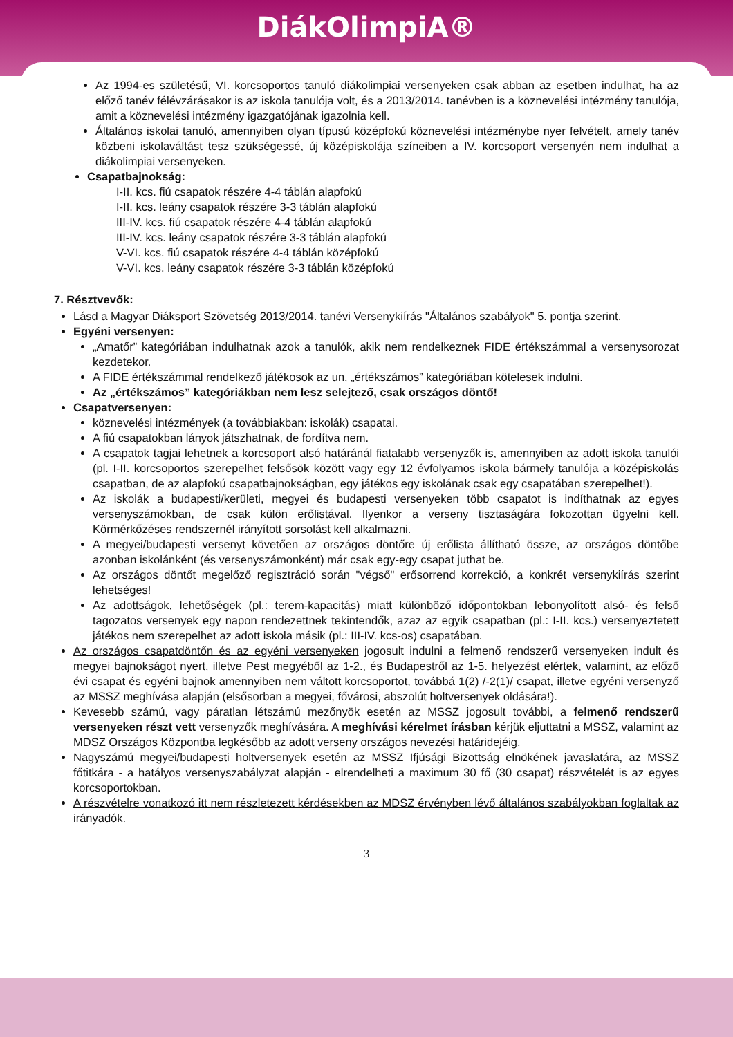DiákOlimpiA®
Az 1994-es születésű, VI. korcsoportos tanuló diákolimpiai versenyeken csak abban az esetben indulhat, ha az előző tanév félévzárásakor is az iskola tanulója volt, és a 2013/2014. tanévben is a köznevelési intézmény tanulója, amit a köznevelési intézmény igazgatójának igazolnia kell.
Általános iskolai tanuló, amennyiben olyan típusú középfokú köznevelési intézménybe nyer felvételt, amely tanév közbeni iskolaváltást tesz szükségessé, új középiskolája színeiben a IV. korcsoport versenyén nem indulhat a diákolimpiai versenyeken.
Csapatbajnokság:
I-II. kcs. fiú csapatok részére 4-4 táblán alapfokú
I-II. kcs. leány csapatok részére 3-3 táblán alapfokú
III-IV. kcs. fiú csapatok részére 4-4 táblán alapfokú
III-IV. kcs. leány csapatok részére 3-3 táblán alapfokú
V-VI. kcs. fiú csapatok részére 4-4 táblán középfokú
V-VI. kcs. leány csapatok részére 3-3 táblán középfokú
7. Résztvevők:
Lásd a Magyar Diáksport Szövetség 2013/2014. tanévi Versenykiírás "Általános szabályok" 5. pontja szerint.
Egyéni versenyen:
„Amatőr” kategóriában indulhatnak azok a tanulók, akik nem rendelkeznek FIDE értékszámmal a versenysorozat kezdetekor.
A FIDE értékszámmal rendelkező játékosok az un, „értékszámos” kategóriában kötelesek indulni.
Az „értékszámos” kategóriákban nem lesz selejtező, csak országos döntő!
Csapatversenyen:
köznevelési intézmények (a továbbiakban: iskolák) csapatai.
A fiú csapatokban lányok játszhatnak, de fordítva nem.
A csapatok tagjai lehetnek a korcsoport alsó határánál fiatalabb versenyzők is, amennyiben az adott iskola tanulói (pl. I-II. korcsoportos szerepelhet felsősök között vagy egy 12 évfolyamos iskola bármely tanulója a középiskolás csapatban, de az alapfokú csapatbajnokságban, egy játékos egy iskolának csak egy csapatában szerepelhet!).
Az iskolák a budapesti/kerületi, megyei és budapesti versenyeken több csapatot is indíthatnak az egyes versenyszámokban, de csak külön erőlistával. Ilyenkor a verseny tisztaságára fokozottan ügyelni kell. Körmérkőzéses rendszernél irányított sorsolást kell alkalmazni.
A megyei/budapesti versenyt követően az országos döntőre új erőlista állítható össze, az országos döntőbe azonban iskolánként (és versenyszámonként) már csak egy-egy csapat juthat be.
Az országos döntőt megelőző regisztráció során "végső" erősorrend korrekció, a konkrét versenykiírás szerint lehetséges!
Az adottságok, lehetőségek (pl.: terem-kapacitás) miatt különböző időpontokban lebonyolított alsó- és felső tagozatos versenyek egy napon rendezettnek tekintendők, azaz az egyik csapatban (pl.: I-II. kcs.) versenyeztetett játékos nem szerepelhet az adott iskola másik (pl.: III-IV. kcs-os) csapatában.
Az országos csapatdöntőn és az egyéni versenyeken jogosult indulni a felmenő rendszerű versenyeken indult és megyei bajnokságot nyert, illetve Pest megyéből az 1-2., és Budapestről az 1-5. helyezést elértek, valamint, az előző évi csapat és egyéni bajnok amennyiben nem váltott korcsoportot, továbbá 1(2) /-2(1)/ csapat, illetve egyéni versenyző az MSSZ meghívása alapján (elsősorban a megyei, fővárosi, abszolút holtversenyek oldására!).
Kevesebb számú, vagy páratlan létszámú mezőnyök esetén az MSSZ jogosult további, a felmenő rendszerű versenyeken részt vett versenyzők meghívására. A meghívási kérelmet írásban kérjük eljuttatni a MSSZ, valamint az MDSZ Országos Központba legkésőbb az adott verseny országos nevezési határidejéig.
Nagyszámú megyei/budapesti holtversenyek esetén az MSSZ Ifjúsági Bizottság elnökének javaslatára, az MSSZ főtitkára - a hatályos versenyszabályzat alapján - elrendelheti a maximum 30 fő (30 csapat) részvételét is az egyes korcsoportokban.
A részvételre vonatkozó itt nem részletezett kérdésekben az MDSZ érvényben lévő általános szabályokban foglaltak az irányadók.
3